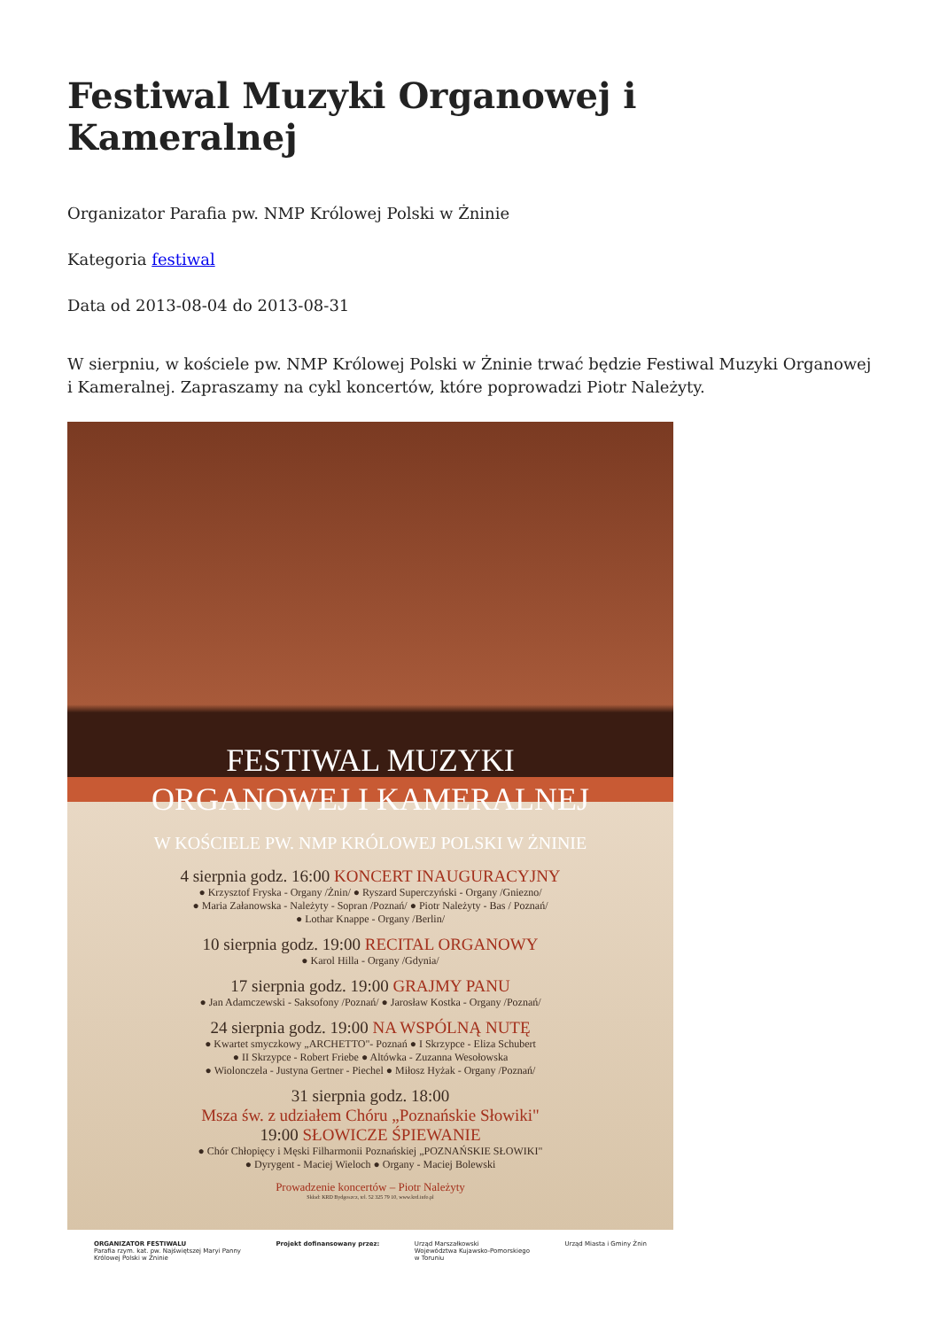Festiwal Muzyki Organowej i Kameralnej
Organizator Parafia pw. NMP Królowej Polski w Żninie
Kategoria festiwal
Data od 2013-08-04 do 2013-08-31
W sierpniu, w kościele pw. NMP Królowej Polski w Żninie trwać będzie Festiwal Muzyki Organowej i Kameralnej. Zapraszamy na cykl koncertów, które poprowadzi Piotr Należyty.
FESTIWAL MUZYKI
ORGANOWEJ I KAMERALNEJ
W KOŚCIELE PW. NMP KRÓLOWEJ POLSKI W ŻNINIE
4 sierpnia godz. 16:00 KONCERT INAUGURACYJNY
● Krzysztof Fryska - Organy /Żnin/ ● Ryszard Superczyński - Organy /Gniezno/
● Maria Załanowska - Należyty - Sopran /Poznań/ ● Piotr Należyty - Bas / Poznań/
● Lothar Knappe - Organy /Berlin/
10 sierpnia godz. 19:00 RECITAL ORGANOWY
● Karol Hilla - Organy /Gdynia/
17 sierpnia godz. 19:00 GRAJMY PANU
● Jan Adamczewski - Saksofony /Poznań/ ● Jarosław Kostka - Organy /Poznań/
24 sierpnia godz. 19:00 NA WSPÓLNĄ NUTĘ
● Kwartet smyczkowy „ARCHETTO"- Poznań ● I Skrzypce - Eliza Schubert
● II Skrzypce - Robert Friebe ● Altówka - Zuzanna Wesołowska
● Wiolonczela - Justyna Gertner - Piechel ● Miłosz Hyżak - Organy /Poznań/
31 sierpnia godz. 18:00
Msza św. z udziałem Chóru „Poznańskie Słowiki"
19:00 SŁOWICZE ŚPIEWANIE
● Chór Chłopięcy i Męski Filharmonii Poznańskiej „POZNAŃSKIE SŁOWIKI"
● Dyrygent - Maciej Wieloch ● Organy - Maciej Bolewski
Prowadzenie koncertów – Piotr Należyty
Skład: KRD Bydgoszcz, tel. 52 325 79 10, www.krd.info.pl
ORGANIZATOR FESTIWALU
Parafia rzym. kat. pw. Najświętszej Maryi Panny
Królowej Polski w Żninie
Projekt dofinansowany przez: Urząd Marszałkowski
Województwa Kujawsko-Pomorskiego
w Toruniu
Urząd Miasta i Gminy Żnin